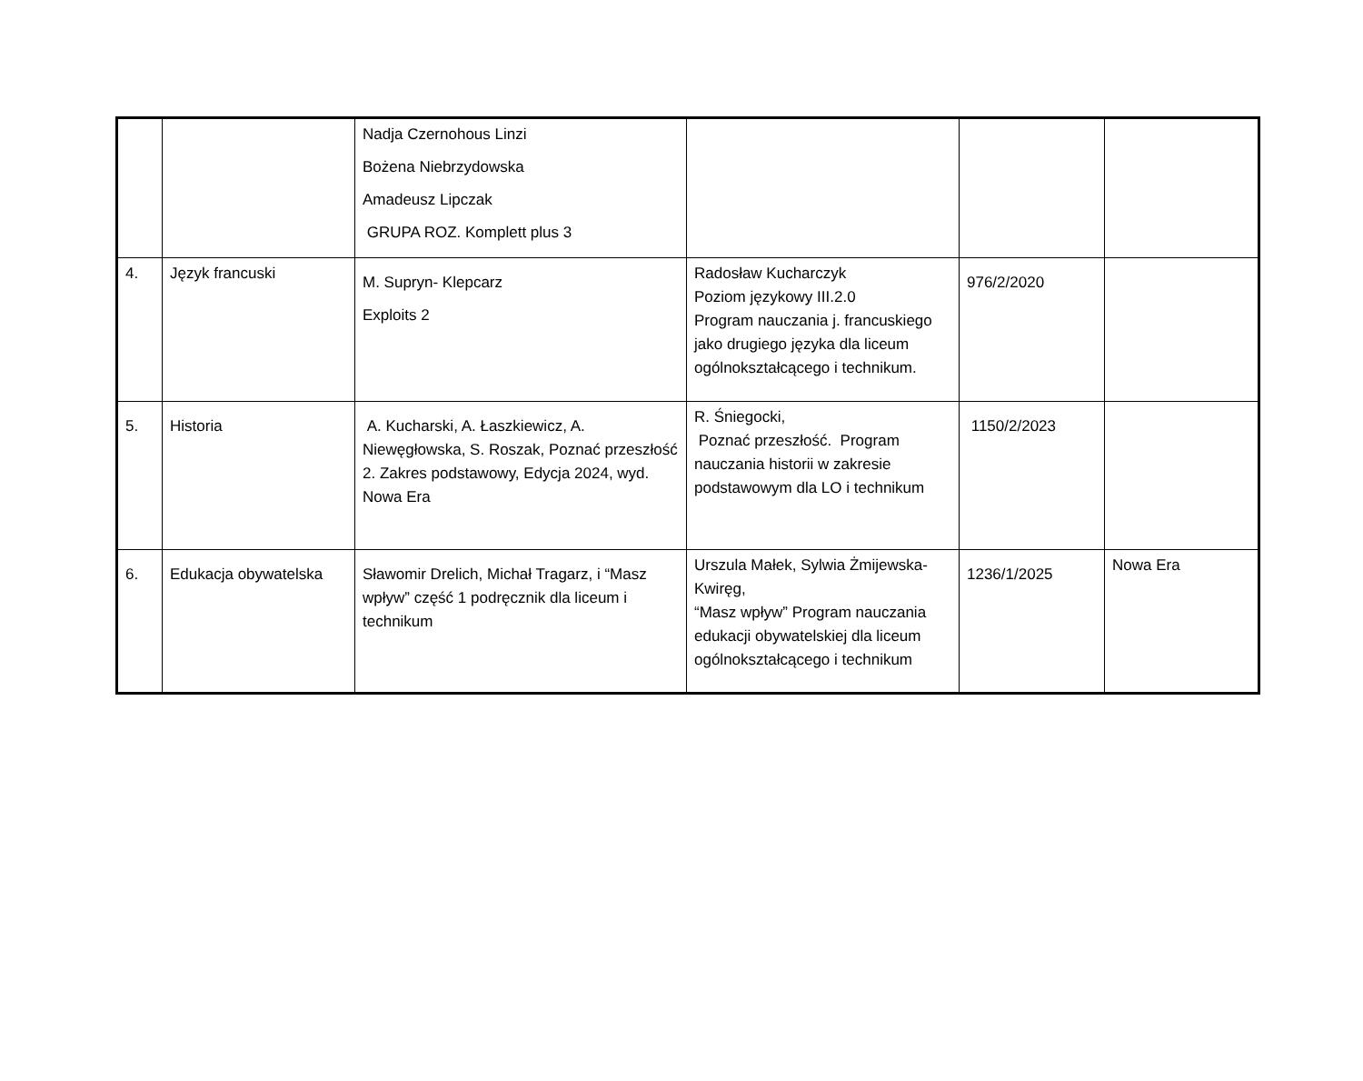| | | Nadja Czernohous Linzi Bożena Niebrzydowska Amadeusz Lipczak GRUPA ROZ. Komplett plus 3 | | | |
| 4. | Język francuski | M. Supryn- Klepcarz Exploits 2 | Radosław Kucharczyk Poziom językowy III.2.0 Program nauczania j. francuskiego jako drugiego języka dla liceum ogólnokształcącego i technikum. | 976/2/2020 | |
| 5. | Historia | A. Kucharski, A. Łaszkiewicz, A. Niewęgłowska, S. Roszak, Poznać przeszłość 2. Zakres podstawowy, Edycja 2024, wyd. Nowa Era | R. Śniegocki, Poznać przeszłość. Program nauczania historii w zakresie podstawowym dla LO i technikum | 1150/2/2023 | |
| 6. | Edukacja obywatelska | Sławomir Drelich, Michał Tragarz, i “Masz wpływ” część 1 podręcznik dla liceum i technikum | Urszula Małek, Sylwia Żmijewska-Kwiręg, “Masz wpływ” Program nauczania edukacji obywatelskiej dla liceum ogólnokształcącego i technikum | 1236/1/2025 | Nowa Era |